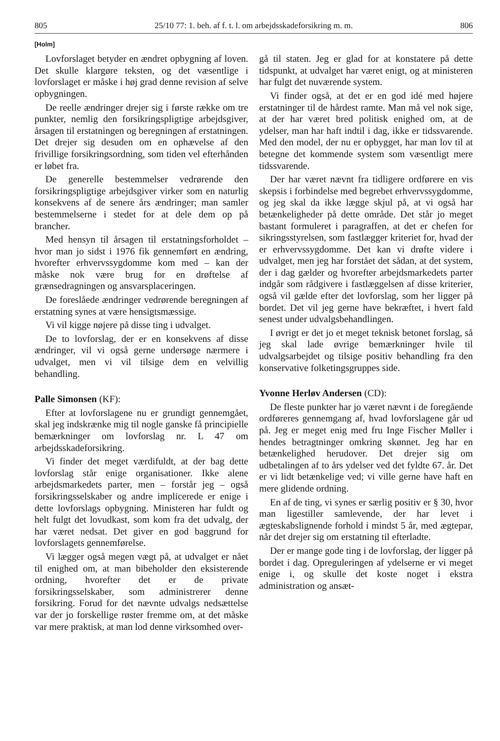805 25/10 77: 1. beh. af f. t. l. om arbejdsskadeforsikring m. m. 806
[Holm]
Lovforslaget betyder en ændret opbygning af loven. Det skulle klargøre teksten, og det væsentlige i lovforslaget er måske i høj grad denne revision af selve opbygningen.
De reelle ændringer drejer sig i første række om tre punkter, nemlig den forsikringspligtige arbejdsgiver, årsagen til erstatningen og beregningen af erstatningen. Det drejer sig desuden om en ophævelse af den frivillige forsikringsordning, som tiden vel efterhånden er løbet fra.
De generelle bestemmelser vedrørende den forsikringspligtige arbejdsgiver virker som en naturlig konsekvens af de senere års ændringer; man samler bestemmelserne i stedet for at dele dem op på brancher.
Med hensyn til årsagen til erstatningsforholdet – hvor man jo sidst i 1976 fik gennemført en ændring, hvorefter erhvervssygdomme kom med – kan der måske nok være brug for en drøftelse af grænsedragningen og ansvarsplaceringen.
De foreslåede ændringer vedrørende beregningen af erstatning synes at være hensigtsmæssige.
Vi vil kigge nøjere på disse ting i udvalget.
De to lovforslag, der er en konsekvens af disse ændringer, vil vi også gerne undersøge nærmere i udvalget, men vi vil tilsige dem en velvillig behandling.
Palle Simonsen (KF):
Efter at lovforslagene nu er grundigt gennemgået, skal jeg indskrænke mig til nogle ganske få principielle bemærkninger om lovforslag nr. L 47 om arbejdsskadeforsikring.
Vi finder det meget værdifuldt, at der bag dette lovforslag står enige organisationer. Ikke alene arbejdsmarkedets parter, men – forstår jeg – også forsikringsselskaber og andre implicerede er enige i dette lovforslags opbygning. Ministeren har fuldt og helt fulgt det lovudkast, som kom fra det udvalg, der har været nedsat. Det giver en god baggrund for lovforslagets gennemførelse.
Vi lægger også megen vægt på, at udvalget er nået til enighed om, at man bibeholder den eksisterende ordning, hvorefter det er de private forsikringsselskaber, som administrerer denne forsikring. Forud for det nævnte udvalgs nedsættelse var der jo forskellige røster fremme om, at det måske var mere praktisk, at man lod denne virksomhed over-
gå til staten. Jeg er glad for at konstatere på dette tidspunkt, at udvalget har været enigt, og at ministeren har fulgt det nuværende system.
Vi finder også, at det er en god idé med højere erstatninger til de hårdest ramte. Man må vel nok sige, at der har været bred politisk enighed om, at de ydelser, man har haft indtil i dag, ikke er tidssvarende. Med den model, der nu er opbygget, har man lov til at betegne det kommende system som væsentligt mere tidssvarende.
Der har været nævnt fra tidligere ordførere en vis skepsis i forbindelse med begrebet erhvervssygdomme, og jeg skal da ikke lægge skjul på, at vi også har betænkeligheder på dette område. Det står jo meget bastant formuleret i paragraffen, at det er chefen for sikringsstyrelsen, som fastlægger kriteriet for, hvad der er erhvervssygdomme. Det kan vi drøfte videre i udvalget, men jeg har forstået det sådan, at det system, der i dag gælder og hvorefter arbejdsmarkedets parter indgår som rådgivere i fastlæggelsen af disse kriterier, også vil gælde efter det lovforslag, som her ligger på bordet. Det vil jeg gerne have bekræftet, i hvert fald senest under udvalgsbehandlingen.
I øvrigt er det jo et meget teknisk betonet forslag, så jeg skal lade øvrige bemærkninger hvile til udvalgsarbejdet og tilsige positiv behandling fra den konservative folketingsgruppes side.
Yvonne Herløv Andersen (CD):
De fleste punkter har jo været nævnt i de foregående ordføreres gennemgang af, hvad lovforslagene går ud på. Jeg er meget enig med fru Inge Fischer Møller i hendes betragtninger omkring skønnet. Jeg har en betænkelighed herudover. Det drejer sig om udbetalingen af to års ydelser ved det fyldte 67. år. Det er vi lidt betænkelige ved; vi ville gerne have haft en mere glidende ordning.
En af de ting, vi synes er særlig positiv er § 30, hvor man ligestiller samlevende, der har levet i ægteskabslignende forhold i mindst 5 år, med ægtepar, når det drejer sig om erstatning til efterladte.
Der er mange gode ting i de lovforslag, der ligger på bordet i dag. Opreguleringen af ydelserne er vi meget enige i, og skulle det koste noget i ekstra administration og ansæt-